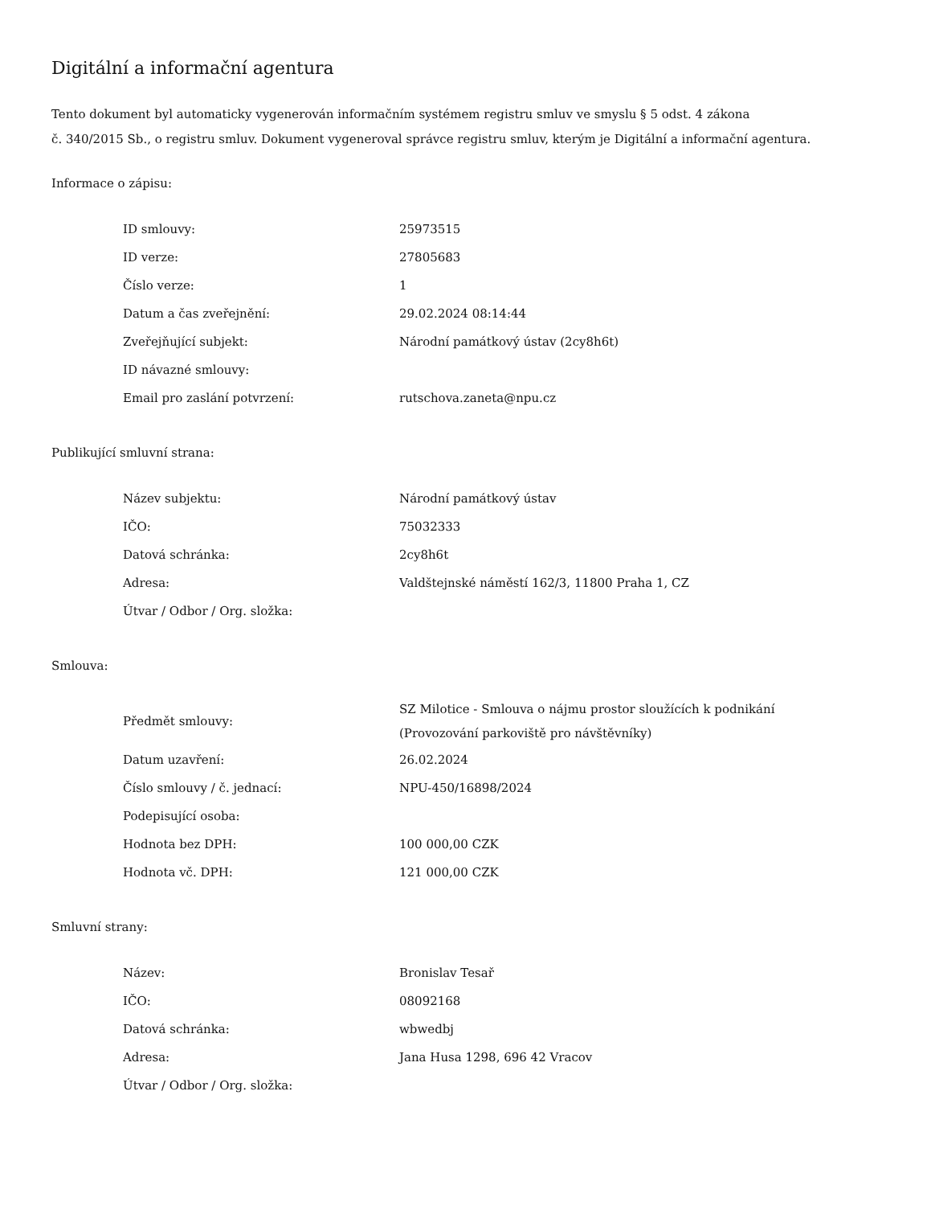Digitální a informační agentura
Tento dokument byl automaticky vygenerován informačním systémem registru smluv ve smyslu § 5 odst. 4 zákona
č. 340/2015 Sb., o registru smluv. Dokument vygeneroval správce registru smluv, kterým je Digitální a informační agentura.
Informace o zápisu:
| ID smlouvy: | 25973515 |
| ID verze: | 27805683 |
| Číslo verze: | 1 |
| Datum a čas zveřejnění: | 29.02.2024 08:14:44 |
| Zveřejňující subjekt: | Národní památkový ústav (2cy8h6t) |
| ID návazné smlouvy: | |
| Email pro zaslání potvrzení: | rutschova.zaneta@npu.cz |
Publikující smluvní strana:
| Název subjektu: | Národní památkový ústav |
| IČO: | 75032333 |
| Datová schránka: | 2cy8h6t |
| Adresa: | Valdštejnské náměstí 162/3, 11800 Praha 1, CZ |
| Útvar / Odbor / Org. složka: | |
Smlouva:
| Předmět smlouvy: | SZ Milotice - Smlouva o nájmu prostor sloužících k podnikání (Provozování parkoviště pro návštěvníky) |
| Datum uzavření: | 26.02.2024 |
| Číslo smlouvy / č. jednací: | NPU-450/16898/2024 |
| Podepisující osoba: | |
| Hodnota bez DPH: | 100 000,00 CZK |
| Hodnota vč. DPH: | 121 000,00 CZK |
Smluvní strany:
| Název: | Bronislav Tesař |
| IČO: | 08092168 |
| Datová schránka: | wbwedbj |
| Adresa: | Jana Husa 1298, 696 42 Vracov |
| Útvar / Odbor / Org. složka: | |